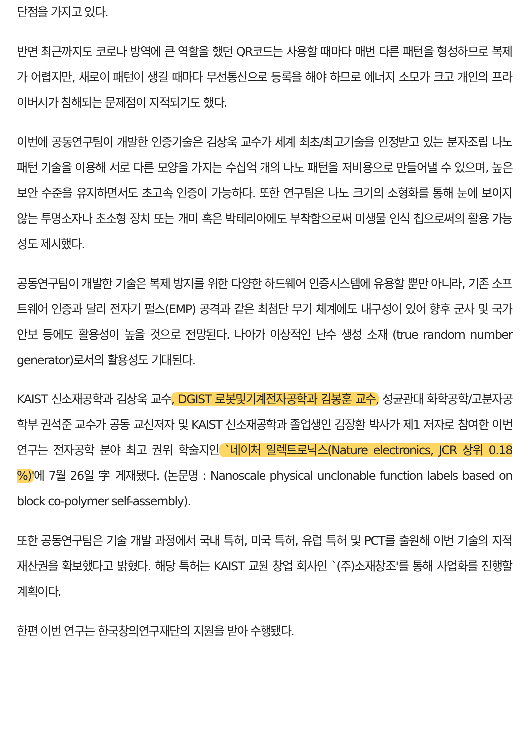단점을 가지고 있다.
반면 최근까지도 코로나 방역에 큰 역할을 했던 QR코드는 사용할 때마다 매번 다른 패턴을 형성하므로 복제가 어렵지만, 새로이 패턴이 생길 때마다 무선통신으로 등록을 해야 하므로 에너지 소모가 크고 개인의 프라이버시가 침해되는 문제점이 지적되기도 했다.
이번에 공동연구팀이 개발한 인증기술은 김상욱 교수가 세계 최초/최고기술을 인정받고 있는 분자조립 나노 패턴 기술을 이용해 서로 다른 모양을 가지는 수십억 개의 나노 패턴을 저비용으로 만들어낼 수 있으며, 높은 보안 수준을 유지하면서도 초고속 인증이 가능하다. 또한 연구팀은 나노 크기의 소형화를 통해 눈에 보이지 않는 투명소자나 초소형 장치 또는 개미 혹은 박테리아에도 부착함으로써 미생물 인식 칩으로써의 활용 가능성도 제시했다.
공동연구팀이 개발한 기술은 복제 방지를 위한 다양한 하드웨어 인증시스템에 유용할 뿐만 아니라, 기존 소프트웨어 인증과 달리 전자기 펄스(EMP) 공격과 같은 최첨단 무기 체계에도 내구성이 있어 향후 군사 및 국가 안보 등에도 활용성이 높을 것으로 전망된다. 나아가 이상적인 난수 생성 소재 (true random number generator)로서의 활용성도 기대된다.
KAIST 신소재공학과 김상욱 교수, DGIST 로봇및기계전자공학과 김봉훈 교수, 성균관대 화학공학/고분자공학부 권석준 교수가 공동 교신저자 및 KAIST 신소재공학과 졸업생인 김장환 박사가 제1 저자로 참여한 이번 연구는 전자공학 분야 최고 권위 학술지인 `네이처 일렉트로닉스(Nature electronics, JCR 상위 0.18 %)'에 7월 26일 字 게재됐다. (논문명 : Nanoscale physical unclonable function labels based on block co-polymer self-assembly).
또한 공동연구팀은 기술 개발 과정에서 국내 특허, 미국 특허, 유럽 특허 및 PCT를 출원해 이번 기술의 지적 재산권을 확보했다고 밝혔다. 해당 특허는 KAIST 교원 창업 회사인 `(주)소재창조'를 통해 사업화를 진행할 계획이다.
한편 이번 연구는 한국창의연구재단의 지원을 받아 수행됐다.